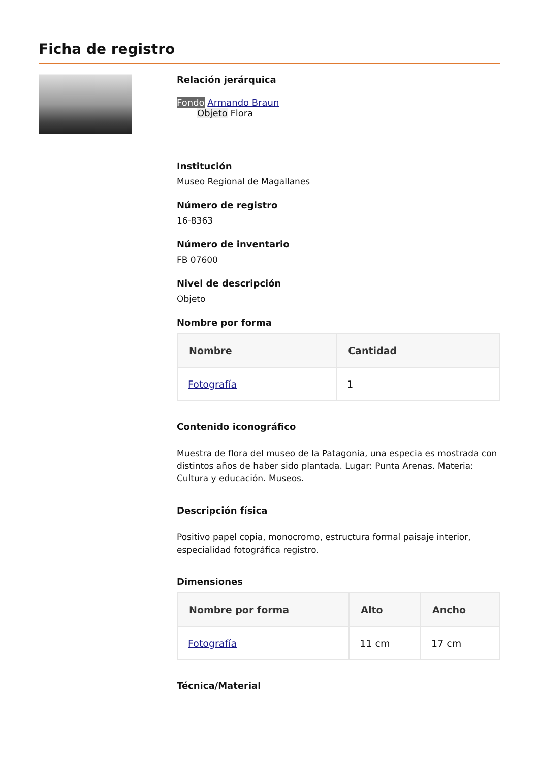Ficha de registro
Relación jerárquica
Fondo Armando Braun
Objeto Flora
Institución
Museo Regional de Magallanes
Número de registro
16-8363
Número de inventario
FB 07600
Nivel de descripción
Objeto
Nombre por forma
| Nombre | Cantidad |
| --- | --- |
| Fotografía | 1 |
Contenido iconográfico
Muestra de flora del museo de la Patagonia, una especia es mostrada con distintos años de haber sido plantada. Lugar: Punta Arenas. Materia: Cultura y educación. Museos.
Descripción física
Positivo papel copia, monocromo, estructura formal paisaje interior, especialidad fotográfica registro.
Dimensiones
| Nombre por forma | Alto | Ancho |
| --- | --- | --- |
| Fotografía | 11 cm | 17 cm |
Técnica/Material